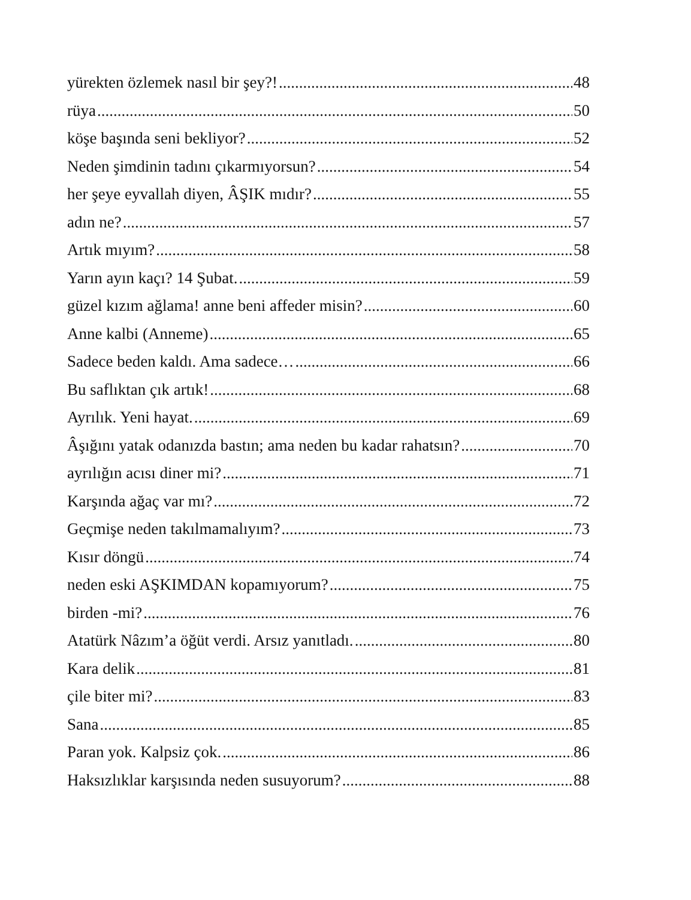yürekten özlemek nasıl bir şey?! 48
rüya 50
köşe başında seni bekliyor? 52
Neden şimdinin tadını çıkarmıyorsun? 54
her şeye eyvallah diyen, ÂŞIK mıdır? 55
adın ne? 57
Artık mıyım? 58
Yarın ayın kaçı? 14 Şubat. 59
güzel kızım ağlama! anne beni affeder misin? 60
Anne kalbi (Anneme) 65
Sadece beden kaldı. Ama sadece… 66
Bu saflıktan çık artık! 68
Ayrılık. Yeni hayat. 69
Âşığını yatak odanızda bastın; ama neden bu kadar rahatsın? 70
ayrılığın acısı diner mi? 71
Karşında ağaç var mı? 72
Geçmişe neden takılmamalıyım? 73
Kısır döngü 74
neden eski AŞKIMDAN kopamıyorum? 75
birden -mi? 76
Atatürk Nâzım’a öğüt verdi. Arsız yanıtladı. 80
Kara delik 81
çile biter mi? 83
Sana 85
Paran yok. Kalpsiz çok. 86
Haksızlıklar karşısında neden susuyorum? 88